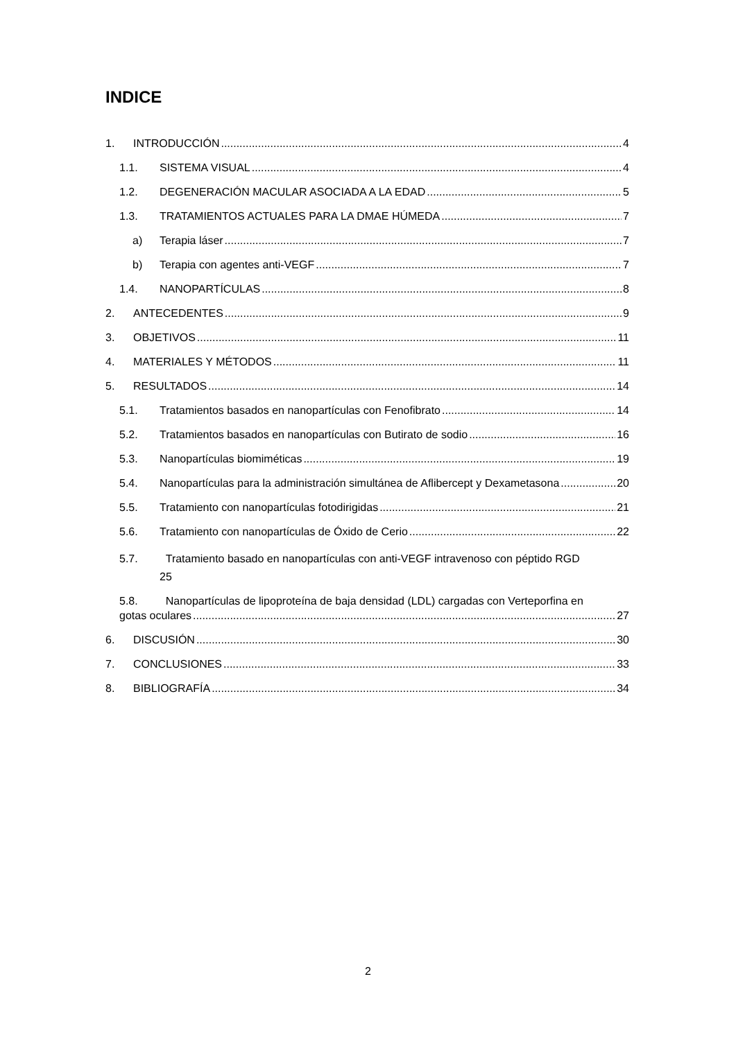INDICE
1. INTRODUCCIÓN 4
1.1. SISTEMA VISUAL 4
1.2. DEGENERACIÓN MACULAR ASOCIADA A LA EDAD 5
1.3. TRATAMIENTOS ACTUALES PARA LA DMAE HÚMEDA 7
a) Terapia láser 7
b) Terapia con agentes anti-VEGF 7
1.4. NANOPARTÍCULAS 8
2. ANTECEDENTES 9
3. OBJETIVOS 11
4. MATERIALES Y MÉTODOS 11
5. RESULTADOS 14
5.1. Tratamientos basados en nanopartículas con Fenofibrato 14
5.2. Tratamientos basados en nanopartículas con Butirato de sodio 16
5.3. Nanopartículas biomiméticas 19
5.4. Nanopartículas para la administración simultánea de Aflibercept y Dexametasona 20
5.5. Tratamiento con nanopartículas fotodirigidas 21
5.6. Tratamiento con nanopartículas de Óxido de Cerio 22
5.7. Tratamiento basado en nanopartículas con anti-VEGF intravenoso con péptido RGD
25
5.8. Nanopartículas de lipoproteína de baja densidad (LDL) cargadas con Verteporfina en
gotas oculares 27
6. DISCUSIÓN 30
7. CONCLUSIONES 33
8. BIBLIOGRAFÍA 34
2